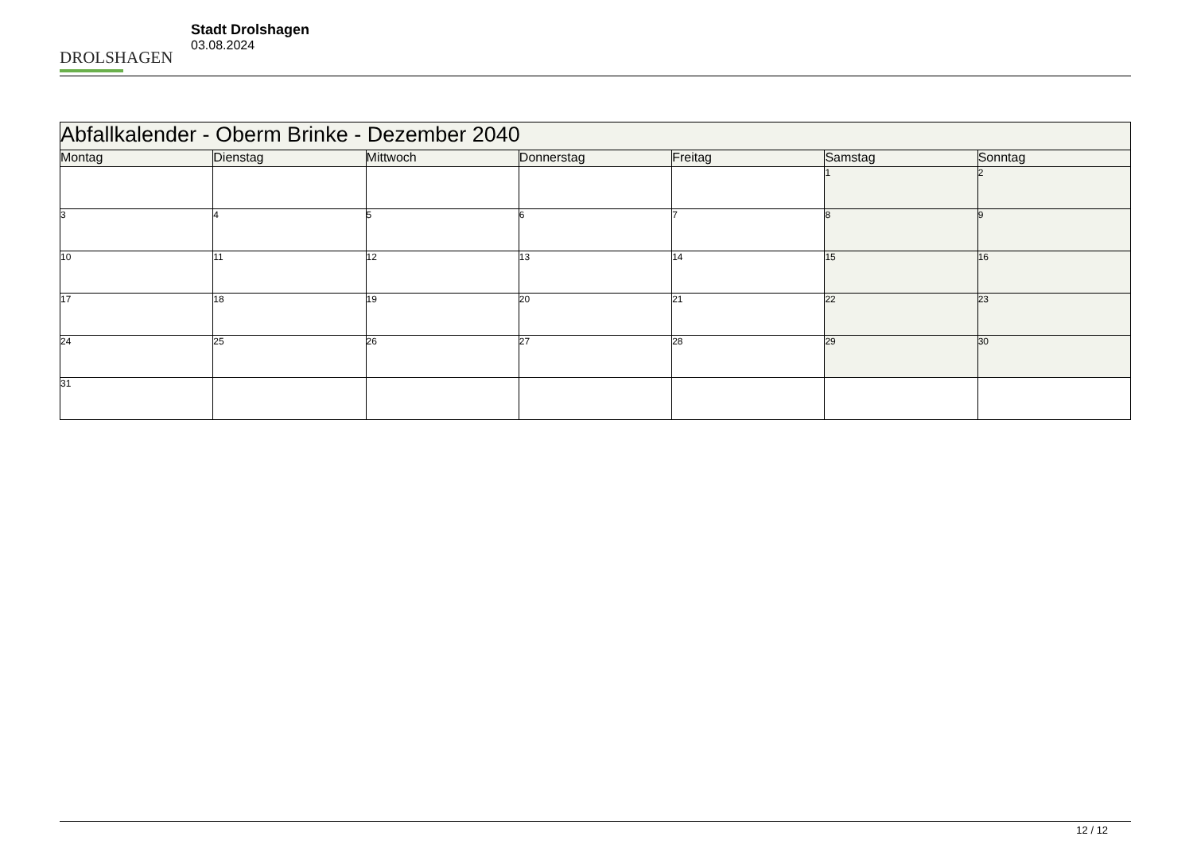DROLSHAGEN
Stadt Drolshagen
03.08.2024
| Abfallkalender - Oberm Brinke - Dezember 2040 | | | | | | |
| --- | --- | --- | --- | --- | --- | --- |
| Montag | Dienstag | Mittwoch | Donnerstag | Freitag | Samstag | Sonntag |
| | | | | | 1 | 2 |
| 3 | 4 | 5 | 6 | 7 | 8 | 9 |
| 10 | 11 | 12 | 13 | 14 | 15 | 16 |
| 17 | 18 | 19 | 20 | 21 | 22 | 23 |
| 24 | 25 | 26 | 27 | 28 | 29 | 30 |
| 31 | | | | | | |
12 / 12